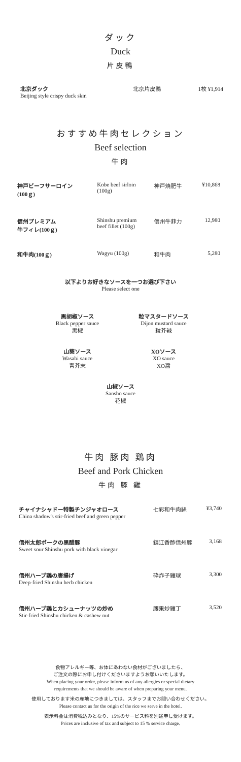ダック
Duck
片皮鴨
| 北京ダック Beijing style crispy duck skin | 北京片皮鴨 | 1枚 ¥1,914 |
おすすめ牛肉セレクション
Beef selection
牛肉
| 神戸ビーフサーロイン (100ｇ) | Kobe beef sirloin (100g) | 神戸焼肥牛 | ¥10,868 |
| 信州プレミアム 牛フィレ(100ｇ) | Shinshu premium beef fillet (100g) | 信州牛菲力 | 12,980 |
| 和牛肉(100ｇ) | Wagyu (100g) | 和牛肉 | 5,280 |
以下よりお好きなソースを一つお選び下さい
Please select one
黒胡椒ソース
Black pepper sauce
黒椒
粒マスタードソース
Dijon mustard sauce
粒芥辣
山葵ソース
Wasabi sauce
青芥末
XOソース
XO sauce
XO醤
山椒ソース
Sansho sauce
花椒
牛肉 豚肉 鶏肉
Beef and Pork Chicken
牛肉 豚 雞
| チャイナシャドー特製チンジャオロース China shadow's stir-fried beef and green pepper | 七彩和牛肉絲 | ¥3,740 |
| 信州太郎ポークの黒醋豚 Sweet sour Shinshu pork with black vinegar | 鎮江香酢信州豚 | 3,168 |
| 信州ハーブ鶏の唐揚げ Deep-fried Shinshu herb chicken | 砕炸子雞球 | 3,300 |
| 信州ハーブ鶏とカシューナッツの炒め Stir-fried Shinshu chicken & cashew nut | 腰果炒雞丁 | 3,520 |
食物アレルギー等、お体にあわない食材がございましたら、
ご注文の際にお申し付けくださいますようお願いいたします。
When placing your order, please inform us of any allergies or special dietary
requirements that we should be aware of when preparing your menu.
使用しております米の産地につきましては、スタッフまでお問い合わせください。
Please contact us for the origin of the rice we serve in the hotel.
表示料金は消費税込みとなり、15%のサービス料を別途申し受けます。
Prices are inclusive of tax and subject to 15 % service charge.